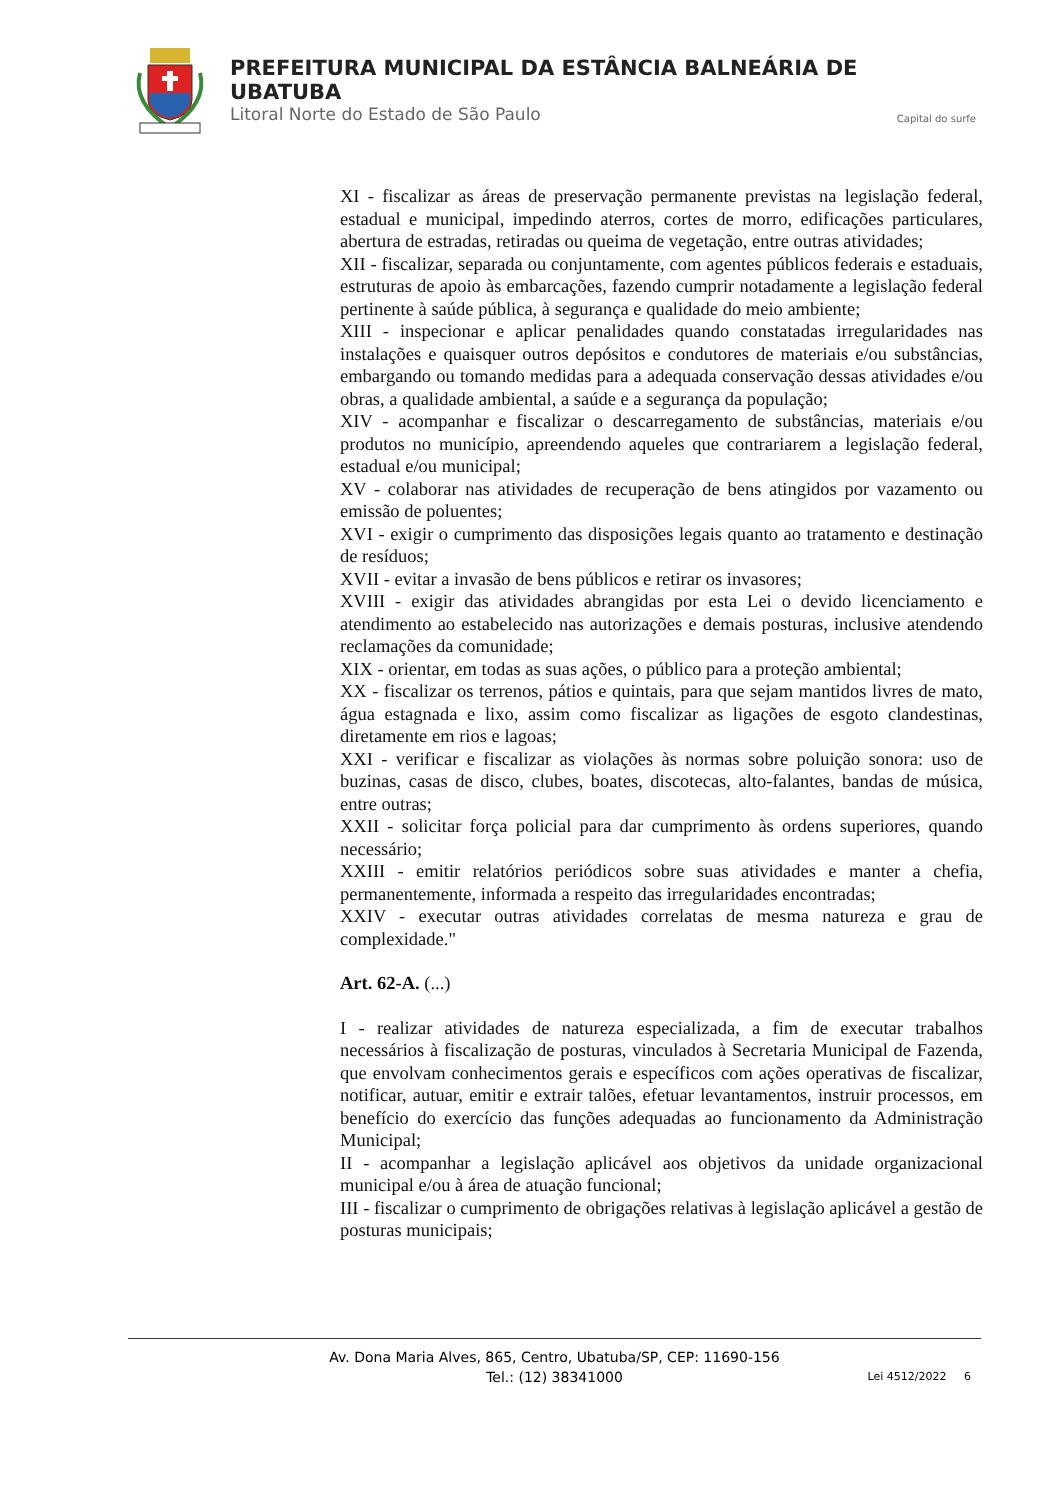PREFEITURA MUNICIPAL DA ESTÂNCIA BALNEÁRIA DE UBATUBA
Litoral Norte do Estado de São Paulo Capital do surfe
XI - fiscalizar as áreas de preservação permanente previstas na legislação federal, estadual e municipal, impedindo aterros, cortes de morro, edificações particulares, abertura de estradas, retiradas ou queima de vegetação, entre outras atividades;
XII - fiscalizar, separada ou conjuntamente, com agentes públicos federais e estaduais, estruturas de apoio às embarcações, fazendo cumprir notadamente a legislação federal pertinente à saúde pública, à segurança e qualidade do meio ambiente;
XIII - inspecionar e aplicar penalidades quando constatadas irregularidades nas instalações e quaisquer outros depósitos e condutores de materiais e/ou substâncias, embargando ou tomando medidas para a adequada conservação dessas atividades e/ou obras, a qualidade ambiental, a saúde e a segurança da população;
XIV - acompanhar e fiscalizar o descarregamento de substâncias, materiais e/ou produtos no município, apreendendo aqueles que contrariarem a legislação federal, estadual e/ou municipal;
XV - colaborar nas atividades de recuperação de bens atingidos por vazamento ou emissão de poluentes;
XVI - exigir o cumprimento das disposições legais quanto ao tratamento e destinação de resíduos;
XVII - evitar a invasão de bens públicos e retirar os invasores;
XVIII - exigir das atividades abrangidas por esta Lei o devido licenciamento e atendimento ao estabelecido nas autorizações e demais posturas, inclusive atendendo reclamações da comunidade;
XIX - orientar, em todas as suas ações, o público para a proteção ambiental;
XX - fiscalizar os terrenos, pátios e quintais, para que sejam mantidos livres de mato, água estagnada e lixo, assim como fiscalizar as ligações de esgoto clandestinas, diretamente em rios e lagoas;
XXI - verificar e fiscalizar as violações às normas sobre poluição sonora: uso de buzinas, casas de disco, clubes, boates, discotecas, alto-falantes, bandas de música, entre outras;
XXII - solicitar força policial para dar cumprimento às ordens superiores, quando necessário;
XXIII - emitir relatórios periódicos sobre suas atividades e manter a chefia, permanentemente, informada a respeito das irregularidades encontradas;
XXIV - executar outras atividades correlatas de mesma natureza e grau de complexidade."
Art. 62-A. (...)
I - realizar atividades de natureza especializada, a fim de executar trabalhos necessários à fiscalização de posturas, vinculados à Secretaria Municipal de Fazenda, que envolvam conhecimentos gerais e específicos com ações operativas de fiscalizar, notificar, autuar, emitir e extrair talões, efetuar levantamentos, instruir processos, em benefício do exercício das funções adequadas ao funcionamento da Administração Municipal;
II - acompanhar a legislação aplicável aos objetivos da unidade organizacional municipal e/ou à área de atuação funcional;
III - fiscalizar o cumprimento de obrigações relativas à legislação aplicável a gestão de posturas municipais;
Av. Dona Maria Alves, 865, Centro, Ubatuba/SP, CEP: 11690-156
Tel.: (12) 38341000
Lei 4512/2022 6